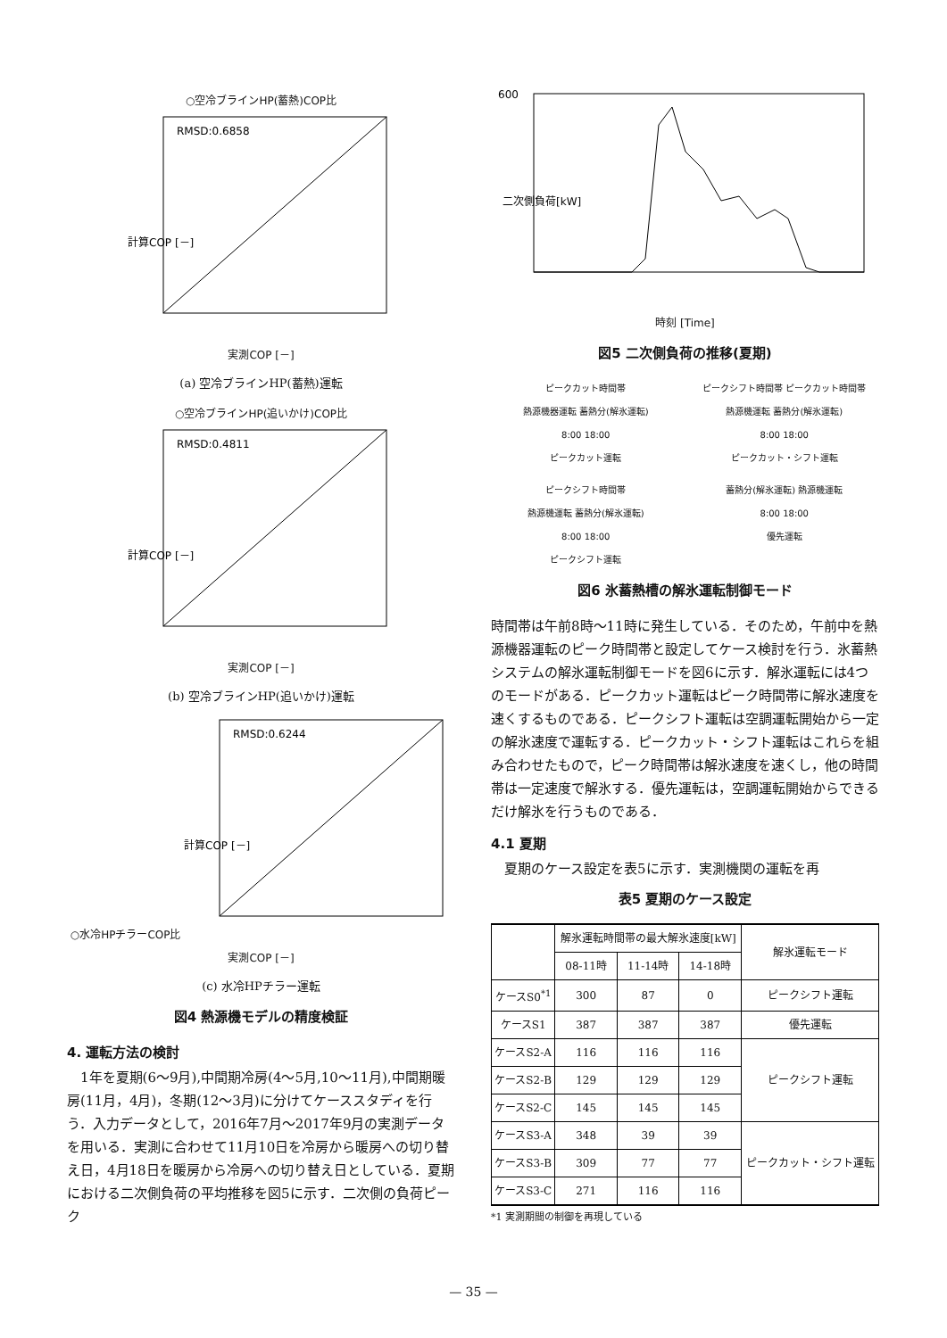○空冷ブラインHP(蓄熱)COP比
RMSD:0.6858
計算COP [－]
実測COP [－]
(a) 空冷ブラインHP(蓄熱)運転
○空冷ブラインHP(追いかけ)COP比
RMSD:0.4811
計算COP [－]
実測COP [－]
(b) 空冷ブラインHP(追いかけ)運転
○水冷HPチラーCOP比
RMSD:0.6244
計算COP [－]
実測COP [－]
(c) 水冷HPチラー運転
図4 熱源機モデルの精度検証
4. 運転方法の検討
1年を夏期(6～9月),中間期冷房(4～5月,10～11月),中間期暖房(11月，4月)，冬期(12～3月)に分けてケーススタディを行う．入力データとして，2016年7月～2017年9月の実測データを用いる．実測に合わせて11月10日を冷房から暖房への切り替え日，4月18日を暖房から冷房への切り替え日としている．夏期における二次側負荷の平均推移を図5に示す．二次側の負荷ピーク
600
二次側負荷[kW]
時刻 [Time]
図5 二次側負荷の推移(夏期)
ピークカット時間帯
熱源機器運転 蓄熱分(解氷運転)
8:00 18:00
ピークカット運転
ピークシフト時間帯 ピークカット時間帯
熱源機運転 蓄熱分(解氷運転)
8:00 18:00
ピークカット・シフト運転
ピークシフト時間帯
熱源機運転 蓄熱分(解氷運転)
8:00 18:00
ピークシフト運転
蓄熱分(解氷運転) 熱源機運転
8:00 18:00
優先運転
図6 氷蓄熱槽の解氷運転制御モード
時間帯は午前8時～11時に発生している．そのため，午前中を熱源機器運転のピーク時間帯と設定してケース検討を行う．氷蓄熱システムの解氷運転制御モードを図6に示す．解氷運転には4つのモードがある．ピークカット運転はピーク時間帯に解氷速度を速くするものである．ピークシフト運転は空調運転開始から一定の解氷速度で運転する．ピークカット・シフト運転はこれらを組み合わせたもので，ピーク時間帯は解氷速度を速くし，他の時間帯は一定速度で解氷する．優先運転は，空調運転開始からできるだけ解氷を行うものである．
4.1 夏期
夏期のケース設定を表5に示す．実測機関の運転を再
表5 夏期のケース設定
| | 解氷運転時間帯の最大解氷速度[kW] | | | 解氷運転モード |
| --- | --- | --- | --- | --- |
| | 08-11時 | 11-14時 | 14-18時 | |
| ケースS0<sup>*1</sup> | 300 | 87 | 0 | ピークシフト運転 |
| ケースS1 | 387 | 387 | 387 | 優先運転 |
| ケースS2-A | 116 | 116 | 116 | ピークシフト運転 |
| ケースS2-B | 129 | 129 | 129 | |
| ケースS2-C | 145 | 145 | 145 | |
| ケースS3-A | 348 | 39 | 39 | ピークカット・シフト運転 |
| ケースS3-B | 309 | 77 | 77 | |
| ケースS3-C | 271 | 116 | 116 | |
*1 実測期間の制御を再現している
— 35 —